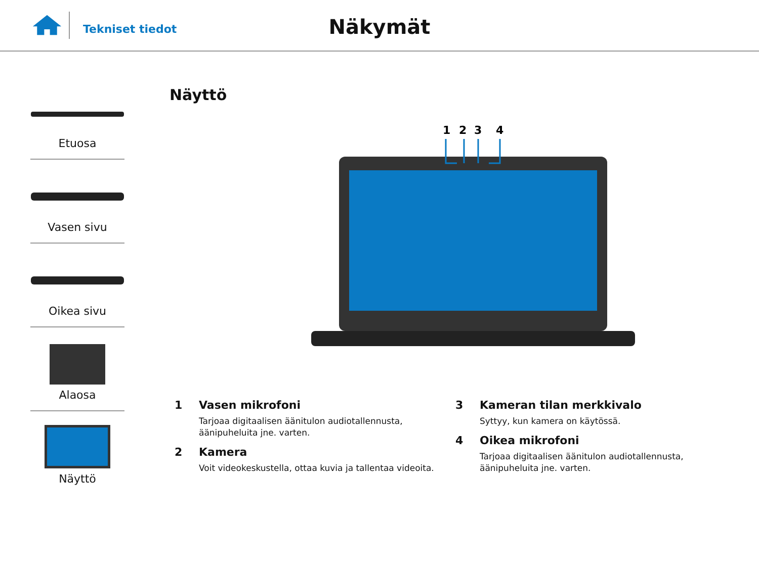Tekniset tiedot
Näkymät
Etuosa
Vasen sivu
Oikea sivu
Alaosa
Näyttö
Näyttö
1
2
3
4
1 Vasen mikrofoni
Tarjoaa digitaalisen äänitulon audiotallennusta,
äänipuheluita jne. varten.
2 Kamera
Voit videokeskustella, ottaa kuvia ja tallentaa videoita.
3 Kameran tilan merkkivalo
Syttyy, kun kamera on käytössä.
4 Oikea mikrofoni
Tarjoaa digitaalisen äänitulon audiotallennusta,
äänipuheluita jne. varten.